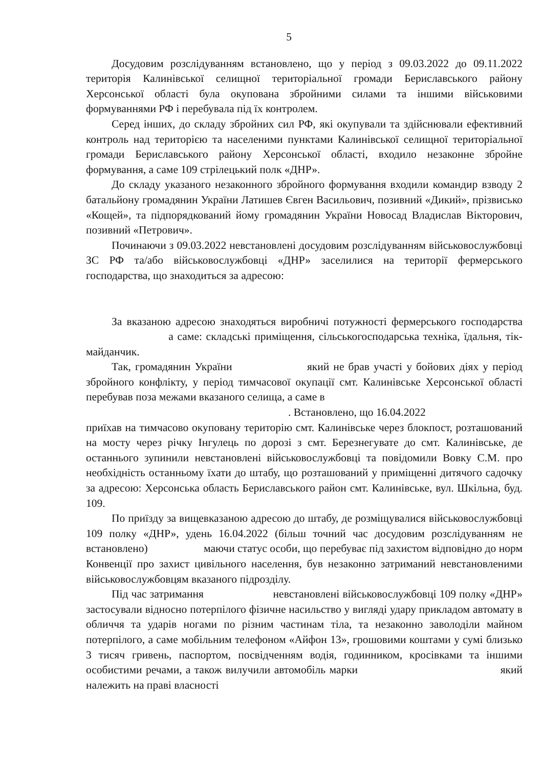5
Досудовим розслідуванням встановлено, що у період з 09.03.2022 до 09.11.2022 територія Калинівської селищної територіальної громади Бериславського району Херсонської області була окупована збройними силами та іншими військовими формуваннями РФ і перебувала під їх контролем.
Серед інших, до складу збройних сил РФ, які окупували та здійснювали ефективний контроль над територією та населеними пунктами Калинівської селищної територіальної громади Бериславського району Херсонської області, входило незаконне збройне формування, а саме 109 стрілецький полк «ДНР».
До складу указаного незаконного збройного формування входили командир взводу 2 батальйону громадянин України Латишев Євген Васильович, позивний «Дикий», прізвисько «Кощей», та підпорядкований йому громадянин України Новосад Владислав Вікторович, позивний «Петрович».
Починаючи з 09.03.2022 невстановлені досудовим розслідуванням військовослужбовці ЗС РФ та/або військовослужбовці «ДНР» заселилися на території фермерського господарства, що знаходиться за адресою:
За вказаною адресою знаходяться виробничі потужності фермерського господарства а саме: складські приміщення, сільськогосподарська техніка, їдальня, тік-майданчик.
Так, громадянин України який не брав участі у бойових діях у період збройного конфлікту, у період тимчасової окупації смт. Калинівське Херсонської області перебував поза межами вказаного селища, а саме в
. Встановлено, що 16.04.2022
приїхав на тимчасово окуповану територію смт. Калинівське через блокпост, розташований на мосту через річку Інгулець по дорозі з смт. Березнегувате до смт. Калинівське, де останнього зупинили невстановлені військовослужбовці та повідомили Вовку С.М. про необхідність останньому їхати до штабу, що розташований у приміщенні дитячого садочку за адресою: Херсонська область Бериславського район смт. Калинівське, вул. Шкільна, буд. 109.
По приїзду за вищевказаною адресою до штабу, де розміщувалися військовослужбовці 109 полку «ДНР», удень 16.04.2022 (більш точний час досудовим розслідуванням не встановлено) маючи статус особи, що перебуває під захистом відповідно до норм Конвенції про захист цивільного населення, був незаконно затриманий невстановленими військовослужбовцям вказаного підрозділу.
Під час затримання невстановлені військовослужбовці 109 полку «ДНР» застосували відносно потерпілого фізичне насильство у вигляді удару прикладом автомату в обличчя та ударів ногами по різним частинам тіла, та незаконно заволоділи майном потерпілого, а саме мобільним телефоном «Айфон 13», грошовими коштами у сумі близько 3 тисяч гривень, паспортом, посвідченням водія, годинником, кросівками та іншими особистими речами, а також вилучили автомобіль марки який належить на праві власності